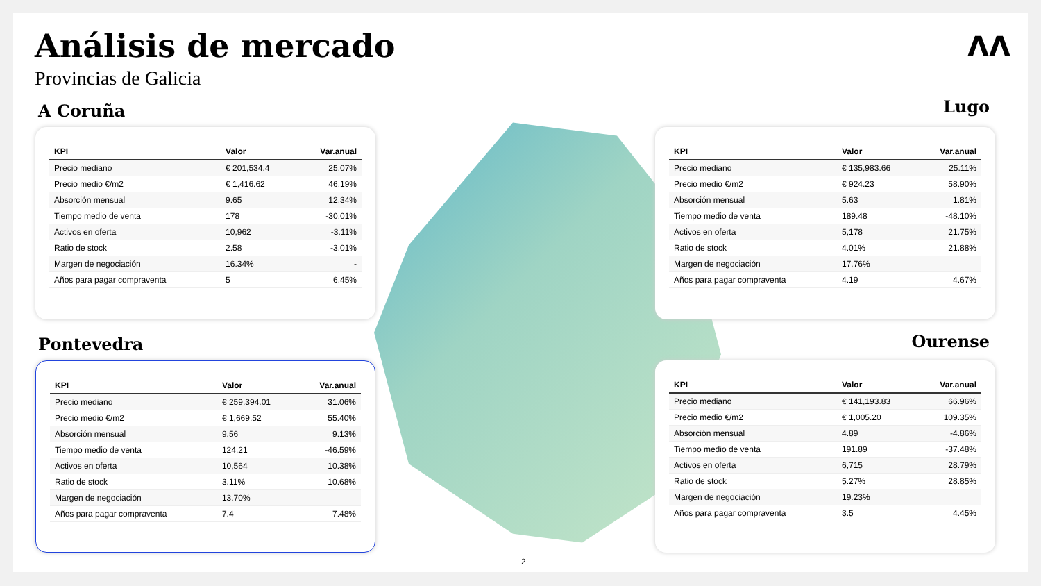Análisis de mercado
Provincias de Galicia
ΛΛ
A Coruña
| KPI | Valor | Var.anual |
| --- | --- | --- |
| Precio mediano | € 201,534.4 | 25.07% |
| Precio medio €/m2 | € 1,416.62 | 46.19% |
| Absorción mensual | 9.65 | 12.34% |
| Tiempo medio de venta | 178 | -30.01% |
| Activos en oferta | 10,962 | -3.11% |
| Ratio de stock | 2.58 | -3.01% |
| Margen de negociación | 16.34% | - |
| Años para pagar compraventa | 5 | 6.45% |
Lugo
| KPI | Valor | Var.anual |
| --- | --- | --- |
| Precio mediano | € 135,983.66 | 25.11% |
| Precio medio €/m2 | € 924.23 | 58.90% |
| Absorción mensual | 5.63 | 1.81% |
| Tiempo medio de venta | 189.48 | -48.10% |
| Activos en oferta | 5,178 | 21.75% |
| Ratio de stock | 4.01% | 21.88% |
| Margen de negociación | 17.76% | |
| Años para pagar compraventa | 4.19 | 4.67% |
Pontevedra
| KPI | Valor | Var.anual |
| --- | --- | --- |
| Precio mediano | € 259,394.01 | 31.06% |
| Precio medio €/m2 | € 1,669.52 | 55.40% |
| Absorción mensual | 9.56 | 9.13% |
| Tiempo medio de venta | 124.21 | -46.59% |
| Activos en oferta | 10,564 | 10.38% |
| Ratio de stock | 3.11% | 10.68% |
| Margen de negociación | 13.70% | |
| Años para pagar compraventa | 7.4 | 7.48% |
Ourense
| KPI | Valor | Var.anual |
| --- | --- | --- |
| Precio mediano | € 141,193.83 | 66.96% |
| Precio medio €/m2 | € 1,005.20 | 109.35% |
| Absorción mensual | 4.89 | -4.86% |
| Tiempo medio de venta | 191.89 | -37.48% |
| Activos en oferta | 6,715 | 28.79% |
| Ratio de stock | 5.27% | 28.85% |
| Margen de negociación | 19.23% | |
| Años para pagar compraventa | 3.5 | 4.45% |
2